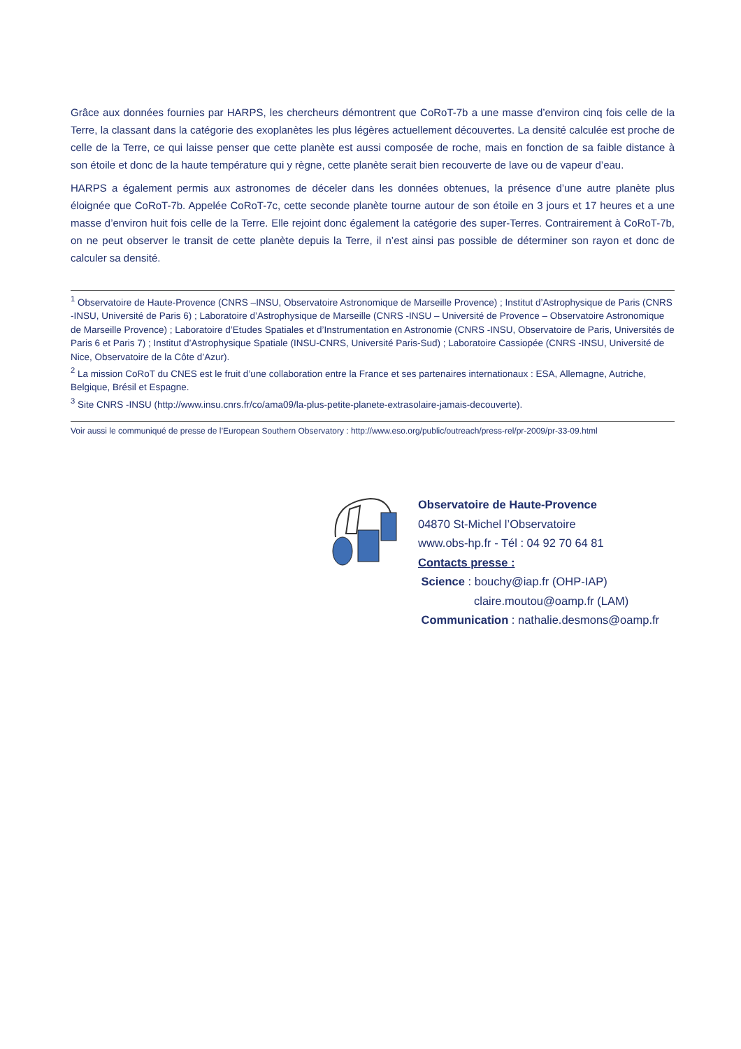Grâce aux données fournies par HARPS, les chercheurs démontrent que CoRoT-7b a une masse d’environ cinq fois celle de la Terre, la classant dans la catégorie des exoplanètes les plus légères actuellement découvertes. La densité calculée est proche de celle de la Terre, ce qui laisse penser que cette planète est aussi composée de roche, mais en fonction de sa faible distance à son étoile et donc de la haute température qui y règne, cette planète serait bien recouverte de lave ou de vapeur d’eau.
HARPS a également permis aux astronomes de déceler dans les données obtenues, la présence d’une autre planète plus éloignée que CoRoT-7b. Appelée CoRoT-7c, cette seconde planète tourne autour de son étoile en 3 jours et 17 heures et a une masse d’environ huit fois celle de la Terre. Elle rejoint donc également la catégorie des super-Terres. Contrairement à CoRoT-7b, on ne peut observer le transit de cette planète depuis la Terre, il n’est ainsi pas possible de déterminer son rayon et donc de calculer sa densité.
<sup>1</sup> Observatoire de Haute-Provence (CNRS –INSU, Observatoire Astronomique de Marseille Provence) ; Institut d’Astrophysique de Paris (CNRS -INSU, Université de Paris 6) ; Laboratoire d’Astrophysique de Marseille (CNRS -INSU – Université de Provence – Observatoire Astronomique de Marseille Provence) ; Laboratoire d’Etudes Spatiales et d’Instrumentation en Astronomie (CNRS -INSU, Observatoire de Paris, Universités de Paris 6 et Paris 7) ; Institut d’Astrophysique Spatiale (INSU-CNRS, Université Paris-Sud) ; Laboratoire Cassiopée (CNRS -INSU, Université de Nice, Observatoire de la Côte d’Azur).
<sup>2</sup> La mission CoRoT du CNES est le fruit d’une collaboration entre la France et ses partenaires internationaux : ESA, Allemagne, Autriche, Belgique, Brésil et Espagne.
<sup>3</sup> Site CNRS -INSU (http://www.insu.cnrs.fr/co/ama09/la-plus-petite-planete-extrasolaire-jamais-decouverte).
Voir aussi le communiqué de presse de l’European Southern Observatory : http://www.eso.org/public/outreach/press-rel/pr-2009/pr-33-09.html
Observatoire de Haute-Provence
04870 St-Michel l’Observatoire
www.obs-hp.fr - Tél : 04 92 70 64 81
Contacts presse :
Science : bouchy@iap.fr (OHP-IAP)
claire.moutou@oamp.fr (LAM)
Communication : nathalie.desmons@oamp.fr